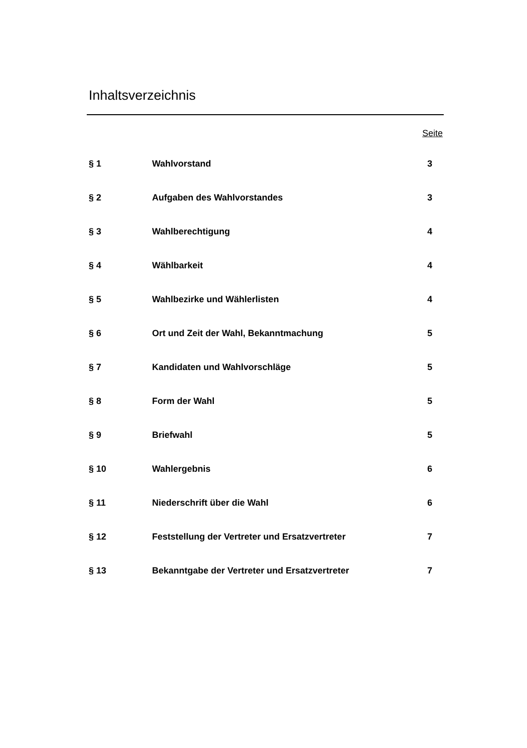Inhaltsverzeichnis
Seite
| § 1 | Wahlvorstand | 3 |
| § 2 | Aufgaben des Wahlvorstandes | 3 |
| § 3 | Wahlberechtigung | 4 |
| § 4 | Wählbarkeit | 4 |
| § 5 | Wahlbezirke und Wählerlisten | 4 |
| § 6 | Ort und Zeit der Wahl, Bekanntmachung | 5 |
| § 7 | Kandidaten und Wahlvorschläge | 5 |
| § 8 | Form der Wahl | 5 |
| § 9 | Briefwahl | 5 |
| § 10 | Wahlergebnis | 6 |
| § 11 | Niederschrift über die Wahl | 6 |
| § 12 | Feststellung der Vertreter und Ersatzvertreter | 7 |
| § 13 | Bekanntgabe der Vertreter und Ersatzvertreter | 7 |